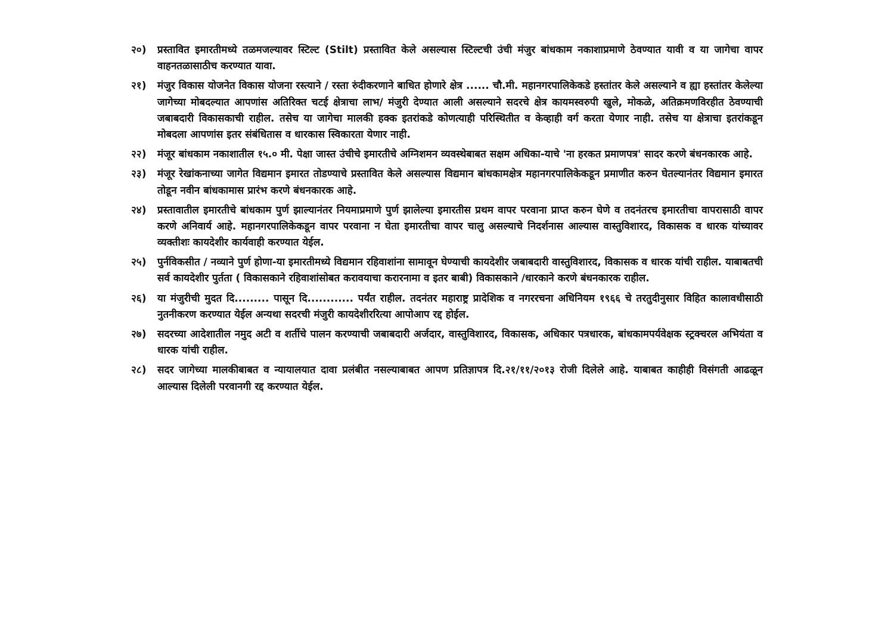२०) प्रस्तावित इमारतीमध्ये तळमजल्यावर स्टिल्ट (Stilt) प्रस्तावित केले असल्यास स्टिल्टची उंची मंजुर बांधकाम नकाशाप्रमाणे ठेवण्यात यावी व या जागेचा वापर वाहनतळासाठीच करण्यात यावा.
२१) मंजुर विकास योजनेत विकास योजना रस्त्याने / रस्ता रुंदीकरणाने बाधित होणारे क्षेत्र ...... चौ.मी. महानगरपालिकेकडे हस्तांतर केले असल्याने व ह्या हस्तांतर केलेल्या जागेच्या मोबदल्यात आपणांस अतिरिक्त चटई क्षेत्राचा लाभ/ मंजुरी देण्यात आली असल्याने सदरचे क्षेत्र कायमस्वरुपी खुले, मोकळे, अतिक्रमणविरहीत ठेवण्याची जबाबदारी विकासकाची राहील. तसेच या जागेचा मालकी हक्क इतरांकडे कोणत्याही परिस्थितीत व केव्हाही वर्ग करता येणार नाही. तसेच या क्षेत्राचा इतरांकडून मोबदला आपणांस इतर संबंधितास व धारकास स्विकारता येणार नाही.
२२) मंजूर बांधकाम नकाशातील १५.० मी. पेक्षा जास्त उंचीचे इमारतीचे अग्निशमन व्यवस्थेबाबत सक्षम अधिका-याचे 'ना हरकत प्रमाणपत्र' सादर करणे बंधनकारक आहे.
२३) मंजूर रेखांकनाच्या जागेत विद्यमान इमारत तोडण्याचे प्रस्तावित केले असल्यास विद्यमान बांधकामक्षेत्र महानगरपालिकेकडून प्रमाणीत करुन घेतल्यानंतर विद्यमान इमारत तोडून नवीन बांधकामास प्रारंभ करणे बंधनकारक आहे.
२४) प्रस्तावातील इमारतीचे बांधकाम पुर्ण झाल्यानंतर नियमाप्रमाणे पुर्ण झालेल्या इमारतीस प्रथम वापर परवाना प्राप्त करुन घेणे व तदनंतरच इमारतीचा वापरासाठी वापर करणे अनिवार्य आहे. महानगरपालिकेकडून वापर परवाना न घेता इमारतीचा वापर चालु असल्याचे निदर्शनास आल्यास वास्तुविशारद, विकासक व धारक यांच्यावर व्यक्तीशः कायदेशीर कार्यवाही करण्यात येईल.
२५) पुर्नविकसीत / नव्याने पुर्ण होणा-या इमारतीमध्ये विद्यमान रहिवाशांना सामावून घेण्याची कायदेशीर जबाबदारी वास्तुविशारद, विकासक व धारक यांची राहील. याबाबतची सर्व कायदेशीर पुर्तता ( विकासकाने रहिवाशांसोबत करावयाचा करारनामा व इतर बाबी) विकासकाने /धारकाने करणे बंधनकारक राहील.
२६) या मंजुरीची मुदत दि......... पासून दि............ पर्यंत राहील. तदनंतर महाराष्ट्र प्रादेशिक व नगररचना अधिनियम १९६६ चे तरतुदीनुसार विहित कालावधीसाठी नुतनीकरण करण्यात येईल अन्यथा सदरची मंजुरी कायदेशीररित्या आपोआप रद्द होईल.
२७) सदरच्या आदेशातील नमुद अटी व शर्तीचे पालन करण्याची जबाबदारी अर्जदार, वास्तुविशारद, विकासक, अधिकार पत्रधारक, बांधकामपर्यवेक्षक स्ट्रक्चरल अभियंता व धारक यांची राहील.
२८) सदर जागेच्या मालकीबाबत व न्यायालयात दावा प्रलंबीत नसल्याबाबत आपण प्रतिज्ञापत्र दि.२१/११/२०१३ रोजी दिलेले आहे. याबाबत काहीही विसंगती आढळून आल्यास दिलेली परवानगी रद्द करण्यात येईल.